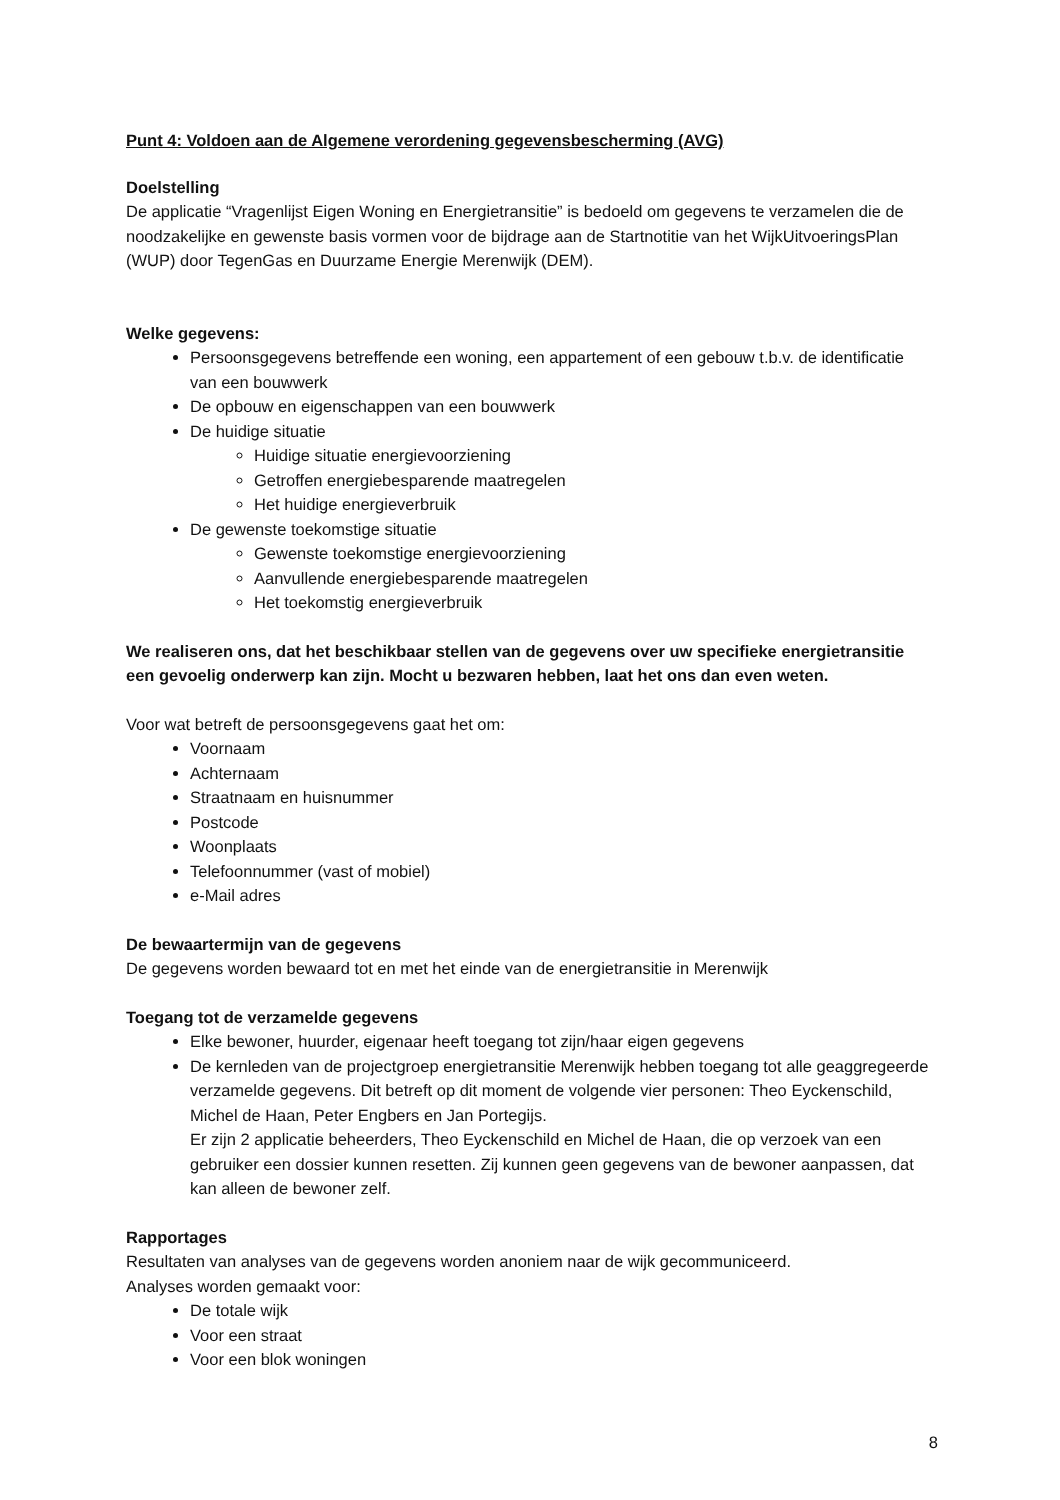Punt 4: Voldoen aan de Algemene verordening gegevensbescherming (AVG)
Doelstelling
De applicatie “Vragenlijst Eigen Woning en Energietransitie” is bedoeld om gegevens te verzamelen die de noodzakelijke en gewenste basis vormen voor de bijdrage aan de Startnotitie van het WijkUitvoeringsPlan (WUP) door TegenGas en Duurzame Energie Merenwijk (DEM).
Welke gegevens:
Persoonsgegevens betreffende een woning, een appartement of een gebouw t.b.v. de identificatie van een bouwwerk
De opbouw en eigenschappen van een bouwwerk
De huidige situatie
Huidige situatie energievoorziening
Getroffen energiebesparende maatregelen
Het huidige energieverbruik
De gewenste toekomstige situatie
Gewenste toekomstige energievoorziening
Aanvullende energiebesparende maatregelen
Het toekomstig energieverbruik
We realiseren ons, dat het beschikbaar stellen van de gegevens over uw specifieke energietransitie een gevoelig onderwerp kan zijn. Mocht u bezwaren hebben, laat het ons dan even weten.
Voor wat betreft de persoonsgegevens gaat het om:
Voornaam
Achternaam
Straatnaam en huisnummer
Postcode
Woonplaats
Telefoonnummer (vast of mobiel)
e-Mail adres
De bewaartermijn van de gegevens
De gegevens worden bewaard tot en met het einde van de energietransitie in Merenwijk
Toegang tot de verzamelde gegevens
Elke bewoner, huurder, eigenaar heeft toegang tot zijn/haar eigen gegevens
De kernleden van de projectgroep energietransitie Merenwijk hebben toegang tot alle geaggregeerde verzamelde gegevens. Dit betreft op dit moment de volgende vier personen: Theo Eyckenschild, Michel de Haan, Peter Engbers en Jan Portegijs.
Er zijn 2 applicatie beheerders, Theo Eyckenschild en Michel de Haan, die op verzoek van een gebruiker een dossier kunnen resetten. Zij kunnen geen gegevens van de bewoner aanpassen, dat kan alleen de bewoner zelf.
Rapportages
Resultaten van analyses van de gegevens worden anoniem naar de wijk gecommuniceerd.
Analyses worden gemaakt voor:
De totale wijk
Voor een straat
Voor een blok woningen
8